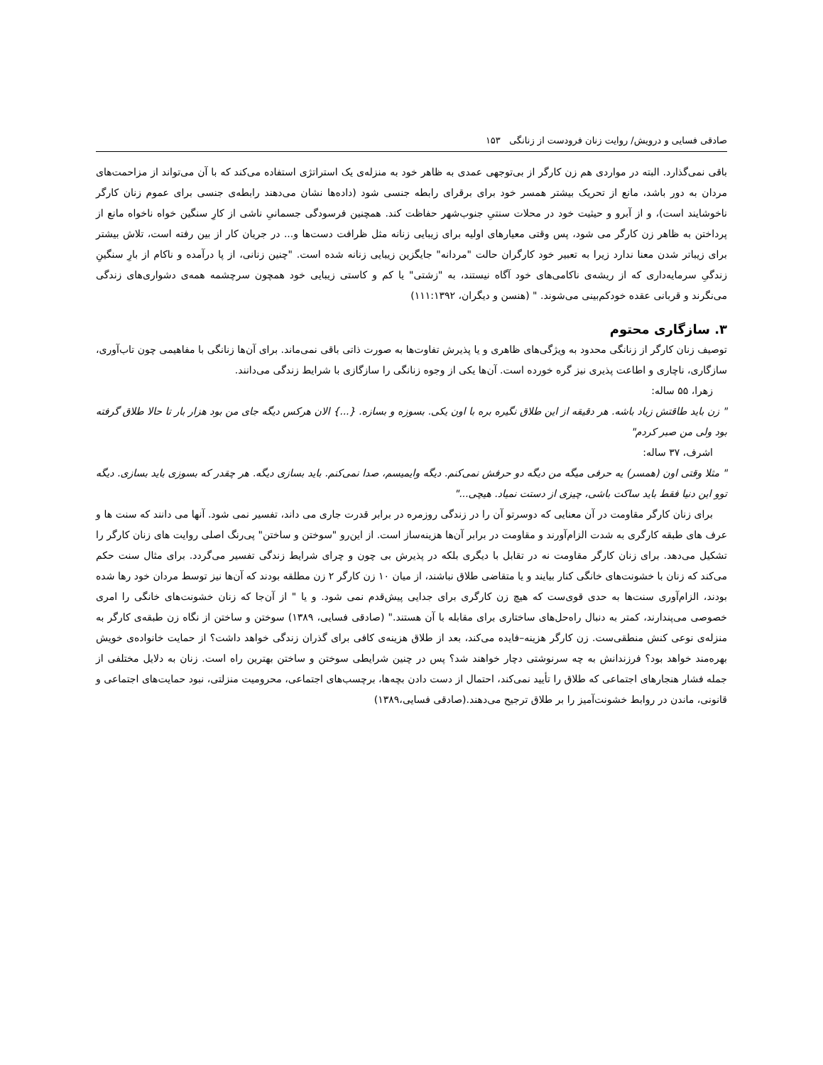صادقی فسایی و درویش/ روایت زنان فرودست از زنانگی ۱۵۳
باقی نمی‌گذارد. البته در مواردی هم زن کارگر از بی‌توجهی عمدی به ظاهر خود به منزله‌ی یک استراتژی استفاده می‌کند که با آن می‌تواند از مزاحمت‌های مردان به دور باشد، مانع از تحریک بیشتر همسر خود برای برقرای رابطه جنسی شود (داده‌ها نشان می‌دهند رابطه‌ی جنسی برای عموم زنان کارگر ناخوشایند است)، و از آبرو و حیثیت خود در محلات سنتیِ جنوب‌شهر حفاظت کند. همچنین فرسودگی جسمانیِ ناشی از کارِ سنگین خواه ناخواه مانع از پرداختن به ظاهر زن کارگر می شود، پس وقتی معیارهای اولیه برای زیبایی زنانه مثل ظرافت دست‌ها و... در جریان کار از بین رفته است، تلاش بیشتر برای زیباتر شدن معنا ندارد زیرا به تعبیر خود کارگران حالت "مردانه" جایگزین زیبایی زنانه شده است. "چنین زنانی، از پا درآمده و ناکام از بارِ سنگینِ زندگیِ سرمایه‌داری که از ریشه‌ی ناکامی‌های خود آگاه نیستند، به "زشتی" یا کم و کاستی زیبایی خود همچون سرچشمه همه‌ی دشواری‌های زندگی می‌نگرند و قربانی عقده خودکم‌بینی می‌شوند. " (هنسن و دیگران، ۱۱۱:۱۳۹۲)
۳. سازگاری محتوم
توصیف زنان کارگر از زنانگی محدود به ویژگی‌های ظاهری و یا پذیرش تفاوت‌ها به صورت ذاتی باقی نمی‌ماند. برای آن‌ها زنانگی با مفاهیمی چون تاب‌آوری، سازگاری، ناچاری و اطاعت پذیری نیز گره خورده است. آن‌ها یکی از وجوه زنانگی را سازگازی با شرایط زندگی می‌دانند.
زهرا، ۵۵ ساله:
" زن باید طاقتش زیاد باشه. هر دقیقه از این طلاق نگیره بره با اون یکی. بسوزه و بسازه. {...} الان هرکس دیگه جای من بود هزار بار تا حالا طلاق گرفته بود ولی من صبر کردم"
اشرف، ۳۷ ساله:
" مثلا وقتی اون (همسر) یه حرفی میگه من دیگه دو حرفش نمی‌کنم. دیگه وایمیسم، صدا نمی‌کنم. باید بسازی دیگه. هر چقدر که بسوزی باید بسازی. دیگه توو این دنیا فقط باید ساکت باشی، چیزی از دستت نمیاد. هیچی..."
برای زنان کارگر مقاومت در آن معنایی که دوسرتو آن را در زندگی روزمره در برابر قدرت جاری می داند، تفسیر نمی شود. آنها می دانند که سنت ها و عرف های طبقه کارگری به شدت الزام‌آورند و مقاومت در برابر آن‌ها هزینه‌ساز است. از این‌رو "سوختن و ساختن" پی‌رنگ اصلی روایت های زنان کارگر را تشکیل می‌دهد. برای زنان کارگر مقاومت نه در تقابل با دیگری بلکه در پذیرش بی چون و چرای شرایط زندگی تفسیر می‌گردد. برای مثال سنت حکم می‌کند که زنان با خشونت‌های خانگی کنار بیایند و یا متقاضی طلاق نباشند، از میان ۱۰ زن کارگر ۲ زن مطلقه بودند که آن‌ها نیز توسط مردان خود رها شده بودند، الزام‌آوری سنت‌ها به حدی قوی‌ست که هیچ زن کارگری برای جدایی پیش‌قدم نمی شود. و یا " از آن‌جا که زنان خشونت‌های خانگی را امری خصوصی می‌پندارند، کمتر به دنبال راه‌حل‌های ساختاری برای مقابله با آن هستند." (صادقی فسایی، ۱۳۸۹) سوختن و ساختن از نگاه زن طبقه‌ی کارگر به منزله‌ی نوعی کنش منطقی‌ست. زن کارگر هزینه–فایده می‌کند، بعد از طلاق هزینه‌ی کافی برای گذران زندگی خواهد داشت؟ از حمایت خانواده‌ی خویش بهره‌مند خواهد بود؟ فرزندانش به چه سرنوشتی دچار خواهند شد؟ پس در چنین شرایطی سوختن و ساختن بهترین راه است. زنان به دلایل مختلفی از جمله فشار هنجارهای اجتماعی که طلاق را تأیید نمی‌کند، احتمال از دست دادن بچه‌ها، برچسب‌های اجتماعی، محرومیت منزلتی، نبود حمایت‌های اجتماعی و قانونی، ماندن در روابط خشونت‌آمیز را بر طلاق ترجیح می‌دهند.(صادقی فسایی،۱۳۸۹)